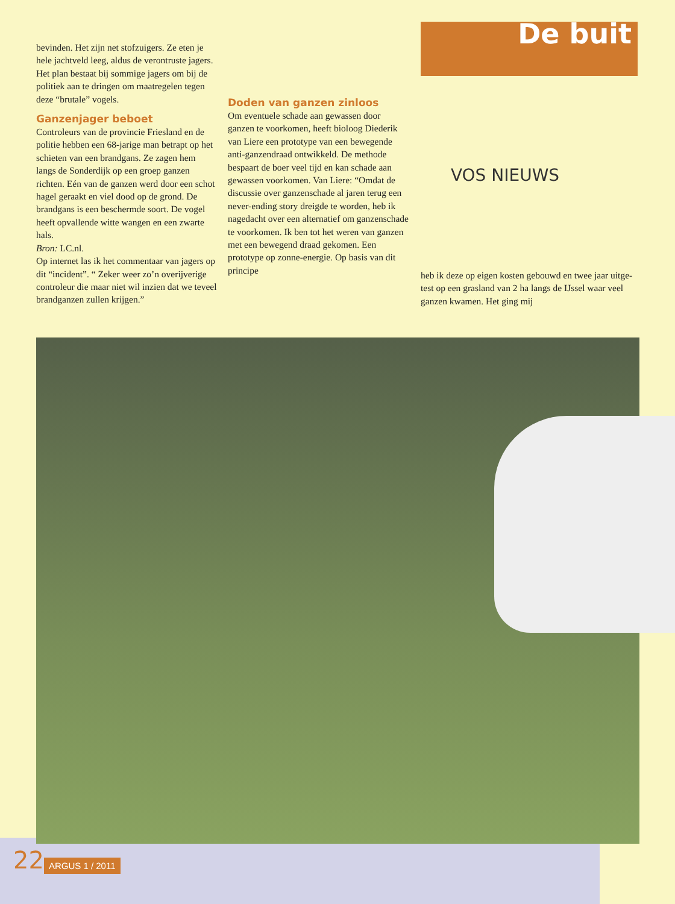bevinden. Het zijn net stofzuigers. Ze eten je hele jachtveld leeg, aldus de verontruste jagers. Het plan bestaat bij sommige jagers om bij de politiek aan te dringen om maat­regelen tegen deze “brutale” vogels.
Ganzenjager beboet
Controleurs van de provincie Friesland en de politie hebben een 68-jarige man betrapt op het schieten van een brandgans. Ze zagen hem langs de Sonderdijk op een groep ganzen richten. Eén van de ganzen werd door een schot hagel geraakt en viel dood op de grond. De brandgans is een beschermde soort. De vogel heeft opval­lende witte wangen en een zwarte hals.
Bron: LC.nl.
Op internet las ik het commentaar van jagers op dit “incident”. “ Zeker weer zo’n overijverige controleur die maar niet wil inzien dat we teveel brandganzen zullen krijgen.”
Doden van ganzen zinloos
Om eventuele schade aan gewas­sen door ganzen te voorkomen, heeft bioloog Diederik van Liere een prototype van een bewegen­de anti-ganzendraad ontwik­keld. De methode bespaart de boer veel tijd en kan schade aan gewassen voorkomen. Van Liere: “Omdat de discussie over ganzenschade al jaren terug een never-ending story dreigde te worden, heb ik nagedacht over een al­ternatief om ganzenschade te voorkomen. Ik ben tot het weren van ganzen met een bewegend draad gekomen. Een prototype op zonne-energie. Op basis van dit principe
De buit
VOS NIEUWS
heb ik deze op eigen kos­ten gebouwd en twee jaar uitge­test op een grasland van 2 ha langs de IJssel waar veel ganzen kwamen. Het ging mij
22 ARGUS 1 / 2011